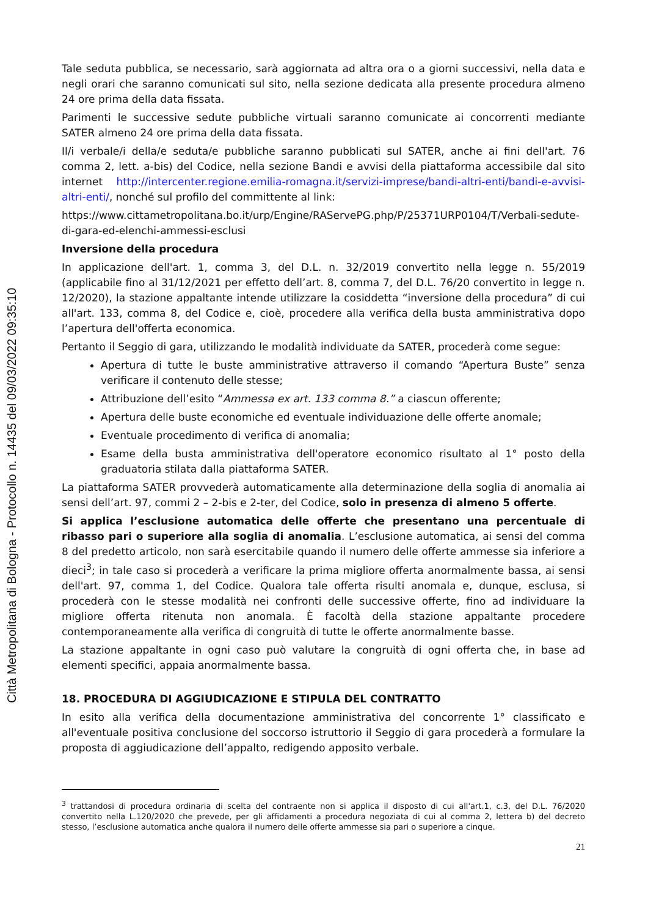Città Metropolitana di Bologna - Protocollo n. 14435 del 09/03/2022 09:35:10
Tale seduta pubblica, se necessario, sarà aggiornata ad altra ora o a giorni successivi, nella data e negli orari che saranno comunicati sul sito, nella sezione dedicata alla presente procedura almeno 24 ore prima della data fissata.
Parimenti le successive sedute pubbliche virtuali saranno comunicate ai concorrenti mediante SATER almeno 24 ore prima della data fissata.
Il/i verbale/i della/e seduta/e pubbliche saranno pubblicati sul SATER, anche ai fini dell'art. 76 comma 2, lett. a-bis) del Codice, nella sezione Bandi e avvisi della piattaforma accessibile dal sito internet http://intercenter.regione.emilia-romagna.it/servizi-imprese/bandi-altri-enti/bandi-e-avvisi-altri-enti/, nonché sul profilo del committente al link:
https://www.cittametropolitana.bo.it/urp/Engine/RAServePG.php/P/25371URP0104/T/Verbali-sedute-di-gara-ed-elenchi-ammessi-esclusi
Inversione della procedura
In applicazione dell'art. 1, comma 3, del D.L. n. 32/2019 convertito nella legge n. 55/2019 (applicabile fino al 31/12/2021 per effetto dell’art. 8, comma 7, del D.L. 76/20 convertito in legge n. 12/2020), la stazione appaltante intende utilizzare la cosiddetta “inversione della procedura” di cui all'art. 133, comma 8, del Codice e, cioè, procedere alla verifica della busta amministrativa dopo l’apertura dell'offerta economica.
Pertanto il Seggio di gara, utilizzando le modalità individuate da SATER, procederà come segue:
Apertura di tutte le buste amministrative attraverso il comando “Apertura Buste” senza verificare il contenuto delle stesse;
Attribuzione dell’esito “Ammessa ex art. 133 comma 8.” a ciascun offerente;
Apertura delle buste economiche ed eventuale individuazione delle offerte anomale;
Eventuale procedimento di verifica di anomalia;
Esame della busta amministrativa dell'operatore economico risultato al 1° posto della graduatoria stilata dalla piattaforma SATER.
La piattaforma SATER provvederà automaticamente alla determinazione della soglia di anomalia ai sensi dell’art. 97, commi 2 – 2-bis e 2-ter, del Codice, solo in presenza di almeno 5 offerte.
Si applica l’esclusione automatica delle offerte che presentano una percentuale di ribasso pari o superiore alla soglia di anomalia. L’esclusione automatica, ai sensi del comma 8 del predetto articolo, non sarà esercitabile quando il numero delle offerte ammesse sia inferiore a dieci<sup>3</sup>; in tale caso si procederà a verificare la prima migliore offerta anormalmente bassa, ai sensi dell'art. 97, comma 1, del Codice. Qualora tale offerta risulti anomala e, dunque, esclusa, si procederà con le stesse modalità nei confronti delle successive offerte, fino ad individuare la migliore offerta ritenuta non anomala. È facoltà della stazione appaltante procedere contemporaneamente alla verifica di congruità di tutte le offerte anormalmente basse.
La stazione appaltante in ogni caso può valutare la congruità di ogni offerta che, in base ad elementi specifici, appaia anormalmente bassa.
18. PROCEDURA DI AGGIUDICAZIONE E STIPULA DEL CONTRATTO
In esito alla verifica della documentazione amministrativa del concorrente 1° classificato e all'eventuale positiva conclusione del soccorso istruttorio il Seggio di gara procederà a formulare la proposta di aggiudicazione dell’appalto, redigendo apposito verbale.
<sup>3</sup> trattandosi di procedura ordinaria di scelta del contraente non si applica il disposto di cui all'art.1, c.3, del D.L. 76/2020 convertito nella L.120/2020 che prevede, per gli affidamenti a procedura negoziata di cui al comma 2, lettera b) del decreto stesso, l’esclusione automatica anche qualora il numero delle offerte ammesse sia pari o superiore a cinque.
21